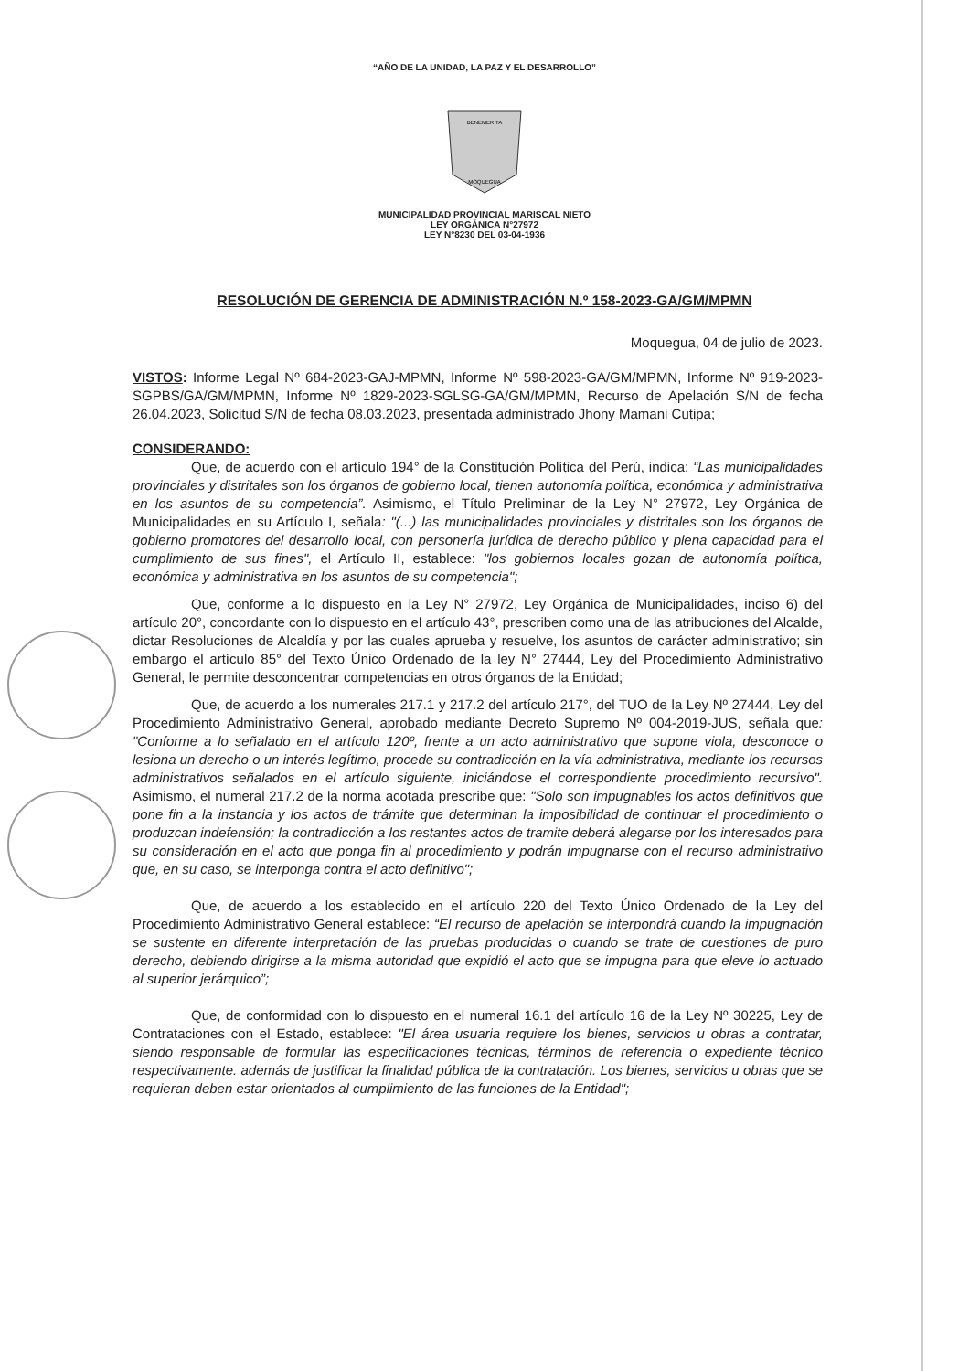“AÑO DE LA UNIDAD, LA PAZ Y EL DESARROLLO”
BENEMERITA
MOQUEGUA
MUNICIPALIDAD PROVINCIAL MARISCAL NIETO
LEY ORGÁNICA N°27972
LEY N°8230 DEL 03-04-1936
RESOLUCIÓN DE GERENCIA DE ADMINISTRACIÓN N.º 158-2023-GA/GM/MPMN
Moquegua, 04 de julio de 2023.
VISTOS: Informe Legal Nº 684-2023-GAJ-MPMN, Informe Nº 598-2023-GA/GM/MPMN, Informe Nº 919-2023-SGPBS/GA/GM/MPMN, Informe Nº 1829-2023-SGLSG-GA/GM/MPMN, Recurso de Apelación S/N de fecha 26.04.2023, Solicitud S/N de fecha 08.03.2023, presentada administrado Jhony Mamani Cutipa;
CONSIDERANDO:
Que, de acuerdo con el artículo 194° de la Constitución Política del Perú, indica: “Las municipalidades provinciales y distritales son los órganos de gobierno local, tienen autonomía política, económica y administrativa en los asuntos de su competencia”. Asimismo, el Título Preliminar de la Ley N° 27972, Ley Orgánica de Municipalidades en su Artículo I, señala: "(...) las municipalidades provinciales y distritales son los órganos de gobierno promotores del desarrollo local, con personería jurídica de derecho público y plena capacidad para el cumplimiento de sus fines", el Artículo II, establece: "los gobiernos locales gozan de autonomía política, económica y administrativa en los asuntos de su competencia";
Que, conforme a lo dispuesto en la Ley N° 27972, Ley Orgánica de Municipalidades, inciso 6) del artículo 20°, concordante con lo dispuesto en el artículo 43°, prescriben como una de las atribuciones del Alcalde, dictar Resoluciones de Alcaldía y por las cuales aprueba y resuelve, los asuntos de carácter administrativo; sin embargo el artículo 85° del Texto Único Ordenado de la ley N° 27444, Ley del Procedimiento Administrativo General, le permite desconcentrar competencias en otros órganos de la Entidad;
Que, de acuerdo a los numerales 217.1 y 217.2 del artículo 217°, del TUO de la Ley Nº 27444, Ley del Procedimiento Administrativo General, aprobado mediante Decreto Supremo Nº 004-2019-JUS, señala que: "Conforme a lo señalado en el artículo 120º, frente a un acto administrativo que supone viola, desconoce o lesiona un derecho o un interés legítimo, procede su contradicción en la vía administrativa, mediante los recursos administrativos señalados en el artículo siguiente, iniciándose el correspondiente procedimiento recursivo". Asimismo, el numeral 217.2 de la norma acotada prescribe que: "Solo son impugnables los actos definitivos que pone fin a la instancia y los actos de trámite que determinan la imposibilidad de continuar el procedimiento o produzcan indefensión; la contradicción a los restantes actos de tramite deberá alegarse por los interesados para su consideración en el acto que ponga fin al procedimiento y podrán impugnarse con el recurso administrativo que, en su caso, se interponga contra el acto definitivo";
Que, de acuerdo a los establecido en el artículo 220 del Texto Único Ordenado de la Ley del Procedimiento Administrativo General establece: “El recurso de apelación se interpondrá cuando la impugnación se sustente en diferente interpretación de las pruebas producidas o cuando se trate de cuestiones de puro derecho, debiendo dirigirse a la misma autoridad que expidió el acto que se impugna para que eleve lo actuado al superior jerárquico”;
Que, de conformidad con lo dispuesto en el numeral 16.1 del artículo 16 de la Ley Nº 30225, Ley de Contrataciones con el Estado, establece: "El área usuaria requiere los bienes, servicios u obras a contratar, siendo responsable de formular las especificaciones técnicas, términos de referencia o expediente técnico respectivamente. además de justificar la finalidad pública de la contratación. Los bienes, servicios u obras que se requieran deben estar orientados al cumplimiento de las funciones de la Entidad";